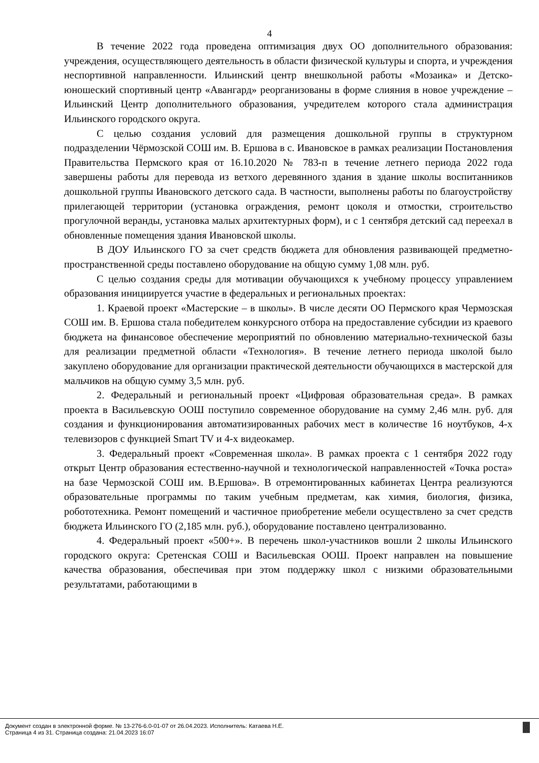4
В течение 2022 года проведена оптимизация двух ОО дополнительного образования: учреждения, осуществляющего деятельность в области физической культуры и спорта, и учреждения неспортивной направленности. Ильинский центр внешкольной работы «Мозаика» и Детско-юношеский спортивный центр «Авангард» реорганизованы в форме слияния в новое учреждение – Ильинский Центр дополнительного образования, учредителем которого стала администрация Ильинского городского округа.
С целью создания условий для размещения дошкольной группы в структурном подразделении Чёрмозской СОШ им. В. Ершова в с. Ивановское в рамках реализации Постановления Правительства Пермского края от 16.10.2020 № 783-п в течение летнего периода 2022 года завершены работы для перевода из ветхого деревянного здания в здание школы воспитанников дошкольной группы Ивановского детского сада. В частности, выполнены работы по благоустройству прилегающей территории (установка ограждения, ремонт цоколя и отмостки, строительство прогулочной веранды, установка малых архитектурных форм), и с 1 сентября детский сад переехал в обновленные помещения здания Ивановской школы.
В ДОУ Ильинского ГО за счет средств бюджета для обновления развивающей предметно-пространственной среды поставлено оборудование на общую сумму 1,08 млн. руб.
С целью создания среды для мотивации обучающихся к учебному процессу управлением образования инициируется участие в федеральных и региональных проектах:
1. Краевой проект «Мастерские – в школы». В числе десяти ОО Пермского края Чермозская СОШ им. В. Ершова стала победителем конкурсного отбора на предоставление субсидии из краевого бюджета на финансовое обеспечение мероприятий по обновлению материально-технической базы для реализации предметной области «Технология». В течение летнего периода школой было закуплено оборудование для организации практической деятельности обучающихся в мастерской для мальчиков на общую сумму 3,5 млн. руб.
2. Федеральный и региональный проект «Цифровая образовательная среда». В рамках проекта в Васильевскую ООШ поступило современное оборудование на сумму 2,46 млн. руб. для создания и функционирования автоматизированных рабочих мест в количестве 16 ноутбуков, 4-х телевизоров с функцией Smart TV и 4-х видеокамер.
3. Федеральный проект «Современная школа». В рамках проекта с 1 сентября 2022 году открыт Центр образования естественно-научной и технологической направленностей «Точка роста» на базе Чермозской СОШ им. В.Ершова». В отремонтированных кабинетах Центра реализуются образовательные программы по таким учебным предметам, как химия, биология, физика, робототехника. Ремонт помещений и частичное приобретение мебели осуществлено за счет средств бюджета Ильинского ГО (2,185 млн. руб.), оборудование поставлено централизованно.
4. Федеральный проект «500+». В перечень школ-участников вошли 2 школы Ильинского городского округа: Сретенская СОШ и Васильевская ООШ. Проект направлен на повышение качества образования, обеспечивая при этом поддержку школ с низкими образовательными результатами, работающими в
Документ создан в электронной форме. № 13-276-6.0-01-07 от 26.04.2023. Исполнитель: Катаева Н.Е.
Страница 4 из 31. Страница создана: 21.04.2023 16:07